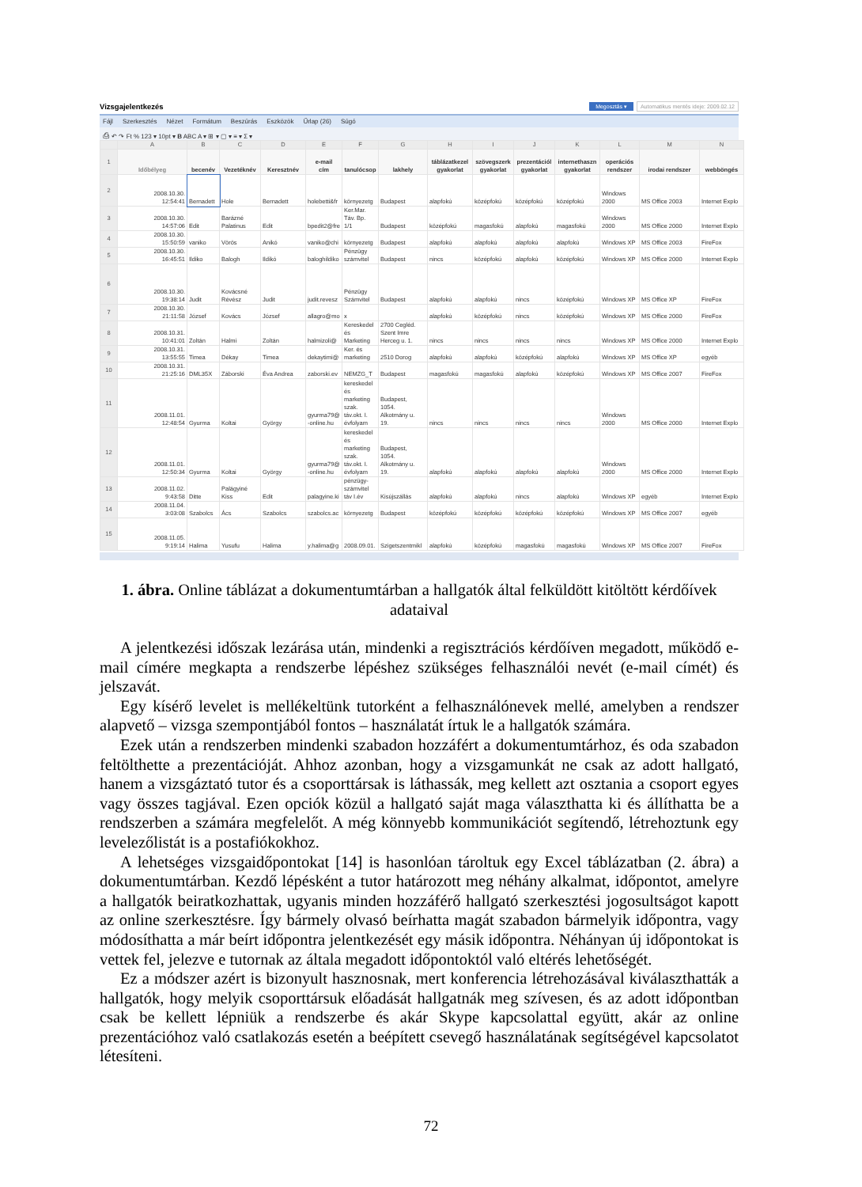Vizsgajelentkezés Megosztás ▾ Automatikus mentés ideje: 2009.02.12
Fájl Szerkesztés Nézet Formátum Beszúrás Eszközök Űrlap (26) Súgó
⎙ ↶ ↷ Ft % 123 ▾ 10pt ▾ B ABC A ▾ ⊞ ▾ ▢ ▾ ≡ ▾ Σ ▾
| | A | B | C | D | E | F | G | H | I | J | K | L | M | N |
| 1 | Időbélyeg | becenév | Vezetéknév | Keresztnév | e-mail cím | tanulócsop | lakhely | táblázatkezel gyakorlat | szövegszerk gyakorlat | prezentációl gyakorlat | internethaszn gyakorlat | operációs rendszer | irodai rendszer | webböngés |
| 2 | 2008.10.30. 12:54:41 | Bernadett | Hole | Bernadett | holebetti&fr | környezetg | Budapest | alapfokú | középfokú | középfokú | középfokú | Windows 2000 | MS Office 2003 | Internet Explo |
| 3 | 2008.10.30. 14:57:06 | Edit | Barázné Palatinus | Edit | bpedit2@fre | Ker.Mar. Táv. Bp. 1/1 | Budapest | középfokú | magasfokú | alapfokú | magasfokú | Windows 2000 | MS Office 2000 | Internet Explo |
| 4 | 2008.10.30. 15:50:59 | vaniko | Vörös | Anikó | vaniko@chi | környezetg | Budapest | alapfokú | alapfokú | alapfokú | alapfokú | Windows XP | MS Office 2003 | FireFox |
| 5 | 2008.10.30. 16:45:51 | Ildiko | Balogh | Ildikó | baloghildiko | Pénzügy számvitel | Budapest | nincs | középfokú | alapfokú | középfokú | Windows XP | MS Office 2000 | Internet Explo |
| 6 | 2008.10.30. 19:38:14 | Judit | Kovácsné Révész | Judit | judit.revesz | Pénzügy Számvitel | Budapest | alapfokú | alapfokú | nincs | középfokú | Windows XP | MS Office XP | FireFox |
| 7 | 2008.10.30. 21:11:58 | József | Kovács | József | allagro@mo | x | | alapfokú | középfokú | nincs | középfokú | Windows XP | MS Office 2000 | FireFox |
| 8 | 2008.10.31. 10:41:01 | Zoltán | Halmi | Zoltán | halmizoli@ | Kereskedel és Marketing | 2700 Cegléd. Szent Imre Herceg u. 1. | nincs | nincs | nincs | nincs | Windows XP | MS Office 2000 | Internet Explo |
| 9 | 2008.10.31. 13:55:55 | Timea | Dékay | Timea | dekaytimi@ | Ker. és marketing | 2510 Dorog | alapfokú | alapfokú | középfokú | alapfokú | Windows XP | MS Office XP | egyéb |
| 10 | 2008.10.31. 21:25:16 | DML35X | Záborski | Éva Andrea | zaborski.ev | NEMZG_T | Budapest | magasfokú | magasfokú | alapfokú | középfokú | Windows XP | MS Office 2007 | FireFox |
| 11 | 2008.11.01. 12:48:54 | Gyurma | Koltai | György | gyurma79@ -online.hu | kereskedel és marketing szak. táv.okt. I. évfolyam | Budapest, 1054. Alkotmány u. 19. | nincs | nincs | nincs | nincs | Windows 2000 | MS Office 2000 | Internet Explo |
| 12 | 2008.11.01. 12:50:34 | Gyurma | Koltai | György | gyurma79@ -online.hu | kereskedel és marketing szak. táv.okt. I. évfolyam | Budapest, 1054. Alkotmány u. 19. | alapfokú | alapfokú | alapfokú | alapfokú | Windows 2000 | MS Office 2000 | Internet Explo |
| 13 | 2008.11.02. 9:43:58 | Ditte | Palágyiné Kiss | Edit | palagyine.ki | pénzügy- számvitel táv I.év | Kisújszállás | alapfokú | alapfokú | nincs | alapfokú | Windows XP | egyéb | Internet Explo |
| 14 | 2008.11.04. 3:03:08 | Szabolcs | Ács | Szabolcs | szabolcs.ac | környezetg | Budapest | középfokú | középfokú | középfokú | középfokú | Windows XP | MS Office 2007 | egyéb |
| 15 | 2008.11.05. 9:19:14 | Halima | Yusufu | Halima | y.halima@g | 2008.09.01. | Szigetszentmikl | alapfokú | középfokú | magasfokú | magasfokú | Windows XP | MS Office 2007 | FireFox |
1. ábra. Online táblázat a dokumentumtárban a hallgatók által felküldött kitöltött kérdőívek adataival
A jelentkezési időszak lezárása után, mindenki a regisztrációs kérdőíven megadott, működő e-mail címére megkapta a rendszerbe lépéshez szükséges felhasználói nevét (e-mail címét) és jelszavát.
Egy kísérő levelet is mellékeltünk tutorként a felhasználónevek mellé, amelyben a rendszer alapvető – vizsga szempontjából fontos – használatát írtuk le a hallgatók számára.
Ezek után a rendszerben mindenki szabadon hozzáfért a dokumentumtárhoz, és oda szabadon feltölthette a prezentációját. Ahhoz azonban, hogy a vizsgamunkát ne csak az adott hallgató, hanem a vizsgáztató tutor és a csoporttársak is láthassák, meg kellett azt osztania a csoport egyes vagy összes tagjával. Ezen opciók közül a hallgató saját maga választhatta ki és állíthatta be a rendszerben a számára megfelelőt. A még könnyebb kommunikációt segítendő, létrehoztunk egy levelezőlistát is a postafiókokhoz.
A lehetséges vizsgaidőpontokat [14] is hasonlóan tároltuk egy Excel táblázatban (2. ábra) a dokumentumtárban. Kezdő lépésként a tutor határozott meg néhány alkalmat, időpontot, amelyre a hallgatók beiratkozhattak, ugyanis minden hozzáférő hallgató szerkesztési jogosultságot kapott az online szerkesztésre. Így bármely olvasó beírhatta magát szabadon bármelyik időpontra, vagy módosíthatta a már beírt időpontra jelentkezését egy másik időpontra. Néhányan új időpontokat is vettek fel, jelezve e tutornak az általa megadott időpontoktól való eltérés lehetőségét.
Ez a módszer azért is bizonyult hasznosnak, mert konferencia létrehozásával kiválaszthatták a hallgatók, hogy melyik csoporttársuk előadását hallgatnák meg szívesen, és az adott időpontban csak be kellett lépniük a rendszerbe és akár Skype kapcsolattal együtt, akár az online prezentációhoz való csatlakozás esetén a beépített csevegő használatának segítségével kapcsolatot létesíteni.
72